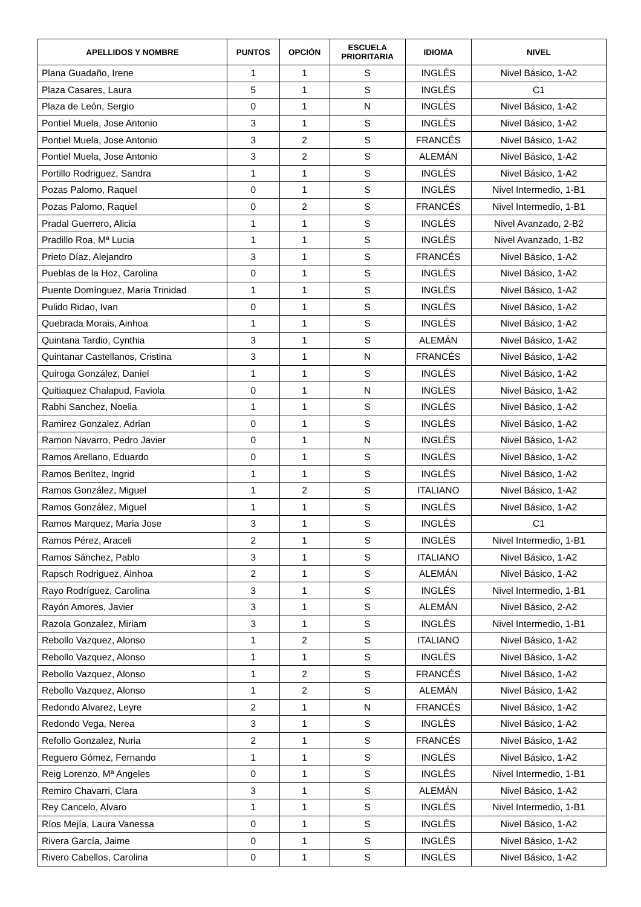| APELLIDOS Y NOMBRE | PUNTOS | OPCIÓN | ESCUELA PRIORITARIA | IDIOMA | NIVEL |
| --- | --- | --- | --- | --- | --- |
| Plana Guadaño, Irene | 1 | 1 | S | INGLÉS | Nivel Básico, 1-A2 |
| Plaza Casares, Laura | 5 | 1 | S | INGLÉS | C1 |
| Plaza de León, Sergio | 0 | 1 | N | INGLÉS | Nivel Básico, 1-A2 |
| Pontiel Muela, Jose Antonio | 3 | 1 | S | INGLÉS | Nivel Básico, 1-A2 |
| Pontiel Muela, Jose Antonio | 3 | 2 | S | FRANCÉS | Nivel Básico, 1-A2 |
| Pontiel Muela, Jose Antonio | 3 | 2 | S | ALEMÁN | Nivel Básico, 1-A2 |
| Portillo Rodriguez, Sandra | 1 | 1 | S | INGLÉS | Nivel Básico, 1-A2 |
| Pozas Palomo, Raquel | 0 | 1 | S | INGLÉS | Nivel Intermedio, 1-B1 |
| Pozas Palomo, Raquel | 0 | 2 | S | FRANCÉS | Nivel Intermedio, 1-B1 |
| Pradal Guerrero, Alicia | 1 | 1 | S | INGLÉS | Nivel Avanzado, 2-B2 |
| Pradillo Roa, Mª Lucia | 1 | 1 | S | INGLÉS | Nivel Avanzado, 1-B2 |
| Prieto Díaz, Alejandro | 3 | 1 | S | FRANCÉS | Nivel Básico, 1-A2 |
| Pueblas de la Hoz, Carolina | 0 | 1 | S | INGLÉS | Nivel Básico, 1-A2 |
| Puente Domínguez, Maria Trinidad | 1 | 1 | S | INGLÉS | Nivel Básico, 1-A2 |
| Pulido Ridao, Ivan | 0 | 1 | S | INGLÉS | Nivel Básico, 1-A2 |
| Quebrada Morais, Ainhoa | 1 | 1 | S | INGLÉS | Nivel Básico, 1-A2 |
| Quintana Tardio, Cynthia | 3 | 1 | S | ALEMÁN | Nivel Básico, 1-A2 |
| Quintanar Castellanos, Cristina | 3 | 1 | N | FRANCÉS | Nivel Básico, 1-A2 |
| Quiroga González, Daniel | 1 | 1 | S | INGLÉS | Nivel Básico, 1-A2 |
| Quitiaquez Chalapud, Faviola | 0 | 1 | N | INGLÉS | Nivel Básico, 1-A2 |
| Rabhi Sanchez, Noelia | 1 | 1 | S | INGLÉS | Nivel Básico, 1-A2 |
| Ramirez Gonzalez, Adrian | 0 | 1 | S | INGLÉS | Nivel Básico, 1-A2 |
| Ramon Navarro, Pedro Javier | 0 | 1 | N | INGLÉS | Nivel Básico, 1-A2 |
| Ramos Arellano, Eduardo | 0 | 1 | S | INGLÉS | Nivel Básico, 1-A2 |
| Ramos Benítez, Ingrid | 1 | 1 | S | INGLÉS | Nivel Básico, 1-A2 |
| Ramos González, Miguel | 1 | 2 | S | ITALIANO | Nivel Básico, 1-A2 |
| Ramos González, Miguel | 1 | 1 | S | INGLÉS | Nivel Básico, 1-A2 |
| Ramos Marquez, Maria Jose | 3 | 1 | S | INGLÉS | C1 |
| Ramos Pérez, Araceli | 2 | 1 | S | INGLÉS | Nivel Intermedio, 1-B1 |
| Ramos Sánchez, Pablo | 3 | 1 | S | ITALIANO | Nivel Básico, 1-A2 |
| Rapsch Rodriguez, Ainhoa | 2 | 1 | S | ALEMÁN | Nivel Básico, 1-A2 |
| Rayo Rodríguez, Carolina | 3 | 1 | S | INGLÉS | Nivel Intermedio, 1-B1 |
| Rayón Amores, Javier | 3 | 1 | S | ALEMÁN | Nivel Básico, 2-A2 |
| Razola Gonzalez, Miriam | 3 | 1 | S | INGLÉS | Nivel Intermedio, 1-B1 |
| Rebollo Vazquez, Alonso | 1 | 2 | S | ITALIANO | Nivel Básico, 1-A2 |
| Rebollo Vazquez, Alonso | 1 | 1 | S | INGLÉS | Nivel Básico, 1-A2 |
| Rebollo Vazquez, Alonso | 1 | 2 | S | FRANCÉS | Nivel Básico, 1-A2 |
| Rebollo Vazquez, Alonso | 1 | 2 | S | ALEMÁN | Nivel Básico, 1-A2 |
| Redondo Alvarez, Leyre | 2 | 1 | N | FRANCÉS | Nivel Básico, 1-A2 |
| Redondo Vega, Nerea | 3 | 1 | S | INGLÉS | Nivel Básico, 1-A2 |
| Refollo Gonzalez, Nuria | 2 | 1 | S | FRANCÉS | Nivel Básico, 1-A2 |
| Reguero Gómez, Fernando | 1 | 1 | S | INGLÉS | Nivel Básico, 1-A2 |
| Reig Lorenzo, Mª Angeles | 0 | 1 | S | INGLÉS | Nivel Intermedio, 1-B1 |
| Remiro Chavarri, Clara | 3 | 1 | S | ALEMÁN | Nivel Básico, 1-A2 |
| Rey Cancelo, Alvaro | 1 | 1 | S | INGLÉS | Nivel Intermedio, 1-B1 |
| Ríos Mejía, Laura Vanessa | 0 | 1 | S | INGLÉS | Nivel Básico, 1-A2 |
| Rivera García, Jaime | 0 | 1 | S | INGLÉS | Nivel Básico, 1-A2 |
| Rivero Cabellos, Carolina | 0 | 1 | S | INGLÉS | Nivel Básico, 1-A2 |